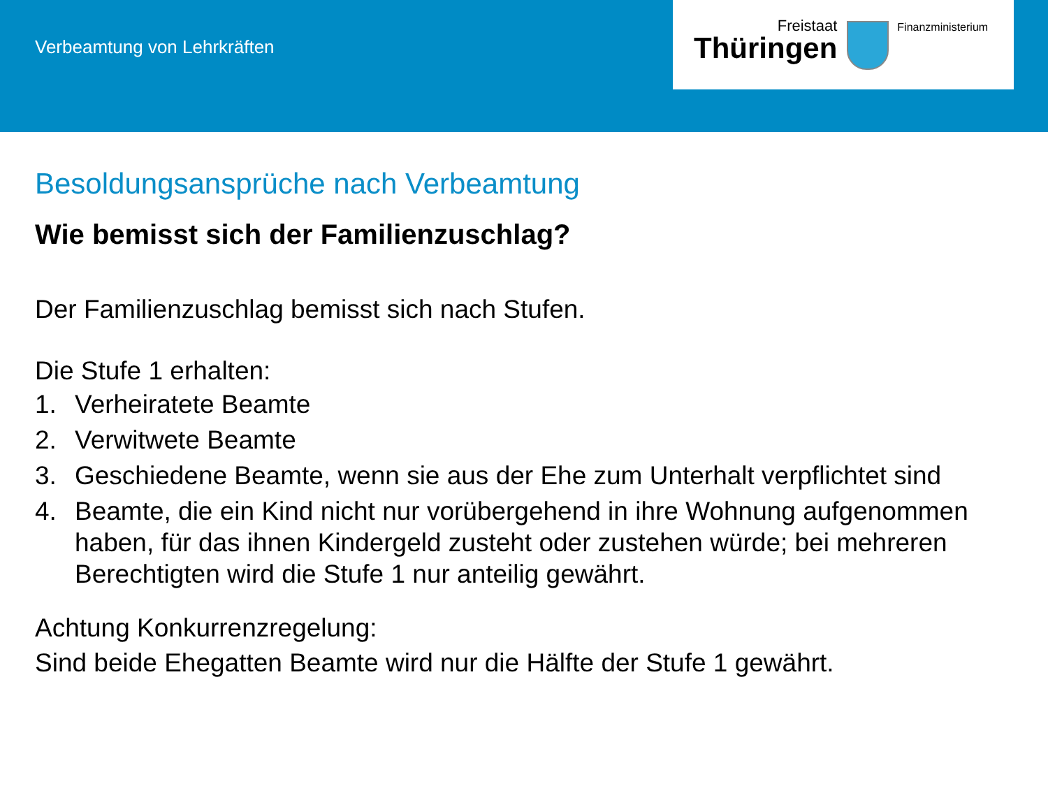Verbeamtung von Lehrkräften
Freistaat
Thüringen
Finanzministerium
Besoldungsansprüche nach Verbeamtung
Wie bemisst sich der Familienzuschlag?
Der Familienzuschlag bemisst sich nach Stufen.
Die Stufe 1 erhalten:
1. Verheiratete Beamte
2. Verwitwete Beamte
3. Geschiedene Beamte, wenn sie aus der Ehe zum Unterhalt verpflichtet sind
4. Beamte, die ein Kind nicht nur vorübergehend in ihre Wohnung aufgenommen haben, für das ihnen Kindergeld zusteht oder zustehen würde; bei mehreren Berechtigten wird die Stufe 1 nur anteilig gewährt.
Achtung Konkurrenzregelung:
Sind beide Ehegatten Beamte wird nur die Hälfte der Stufe 1 gewährt.